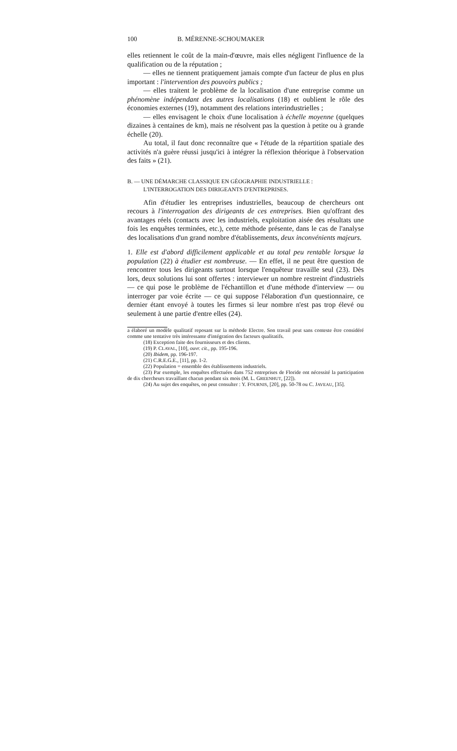100 B. MÉRENNE-SCHOUMAKER
elles retiennent le coût de la main-d'œuvre, mais elles négligent l'influence de la qualification ou de la réputation ;
— elles ne tiennent pratiquement jamais compte d'un facteur de plus en plus important : l'intervention des pouvoirs publics ;
— elles traitent le problème de la localisation d'une entreprise comme un phénomène indépendant des autres localisations (18) et oublient le rôle des économies externes (19), notamment des relations interindustrielles ;
— elles envisagent le choix d'une localisation à échelle moyenne (quelques dizaines à centaines de km), mais ne résolvent pas la question à petite ou à grande échelle (20).
Au total, il faut donc reconnaître que « l'étude de la répartition spatiale des activités n'a guère réussi jusqu'ici à intégrer la réflexion théorique à l'observation des faits » (21).
B. — UNE DÉMARCHE CLASSIQUE EN GÉOGRAPHIE INDUSTRIELLE : L'INTERROGATION DES DIRIGEANTS D'ENTREPRISES.
Afin d'étudier les entreprises industrielles, beaucoup de chercheurs ont recours à l'interrogation des dirigeants de ces entreprises. Bien qu'offrant des avantages réels (contacts avec les industriels, exploitation aisée des résultats une fois les enquêtes terminées, etc.), cette méthode présente, dans le cas de l'analyse des localisations d'un grand nombre d'établissements, deux inconvénients majeurs.
1. Elle est d'abord difficilement applicable et au total peu rentable lorsque la population (22) à étudier est nombreuse. — En effet, il ne peut être question de rencontrer tous les dirigeants surtout lorsque l'enquêteur travaille seul (23). Dès lors, deux solutions lui sont offertes : interviewer un nombre restreint d'industriels — ce qui pose le problème de l'échantillon et d'une méthode d'interview — ou interroger par voie écrite — ce qui suppose l'élaboration d'un questionnaire, ce dernier étant envoyé à toutes les firmes si leur nombre n'est pas trop élevé ou seulement à une partie d'entre elles (24).
a élaboré un modèle qualitatif reposant sur la méthode Electre. Son travail peut sans conteste être considéré comme une tentative très intéressante d'intégration des facteurs qualitatifs.
(18) Exception faite des fournisseurs et des clients.
(19) P. CLAVAL, [10], ouvr. cit., pp. 195-196.
(20) Ibidem, pp. 196-197.
(21) C.R.E.G.E., [11], pp. 1-2.
(22) Population = ensemble des établissements industriels.
(23) Par exemple, les enquêtes effectuées dans 752 entreprises de Floride ont nécessité la participation de dix chercheurs travaillant chacun pendant six mois (M. L. GREENHUT, [22]).
(24) Au sujet des enquêtes, on peut consulter : Y. FOURNIS, [20], pp. 50-78 ou C. JAVEAU, [35].